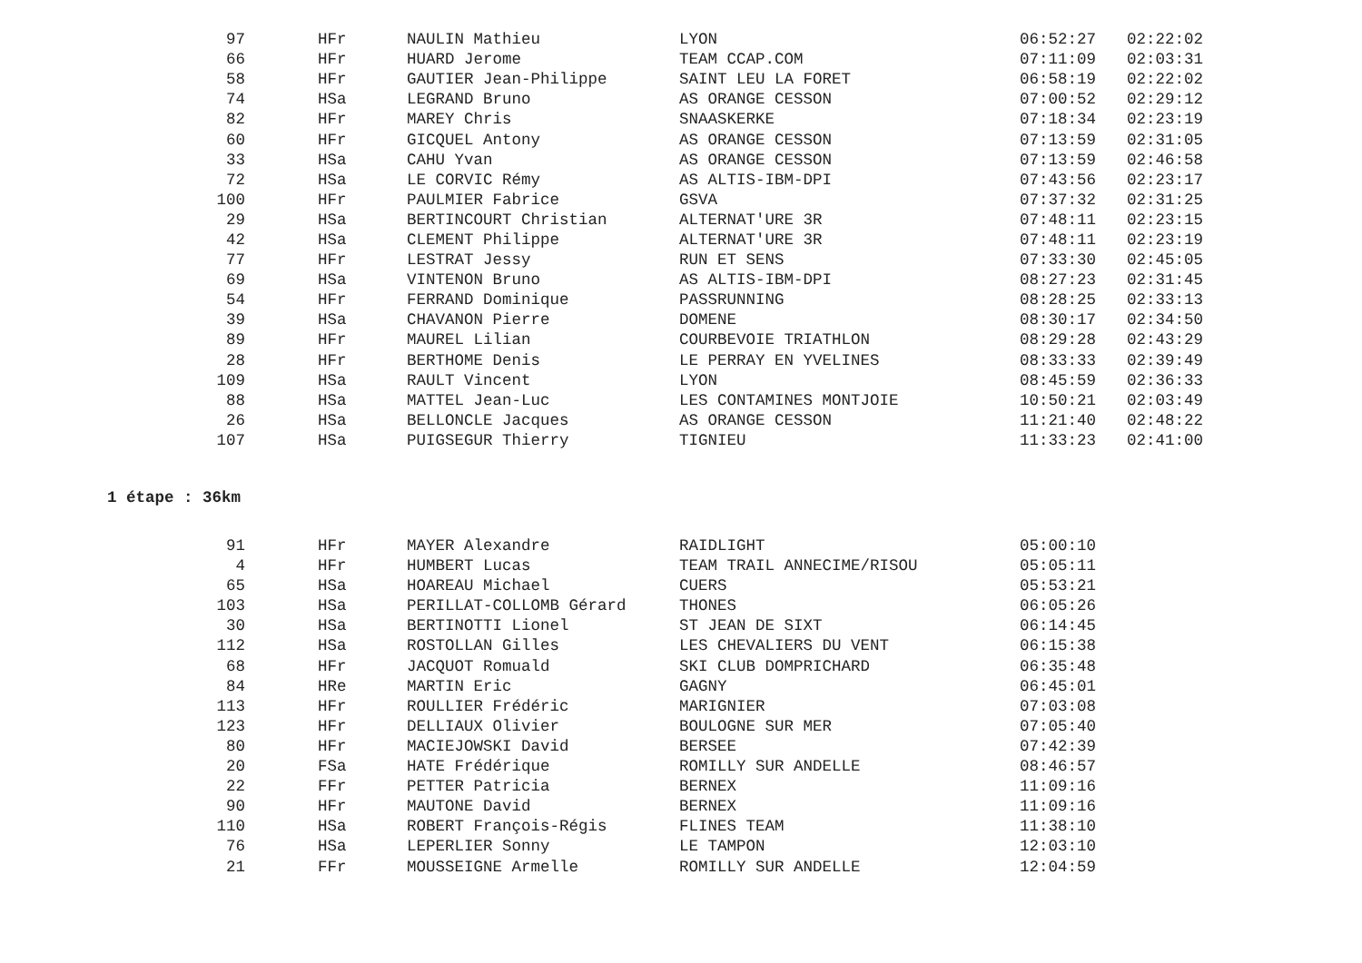| 97 | HFr | NAULIN Mathieu | LYON | 06:52:27 | 02:22:02 |
| 66 | HFr | HUARD Jerome | TEAM CCAP.COM | 07:11:09 | 02:03:31 |
| 58 | HFr | GAUTIER Jean-Philippe | SAINT LEU LA FORET | 06:58:19 | 02:22:02 |
| 74 | HSa | LEGRAND Bruno | AS ORANGE CESSON | 07:00:52 | 02:29:12 |
| 82 | HFr | MAREY Chris | SNAASKERKE | 07:18:34 | 02:23:19 |
| 60 | HFr | GICQUEL Antony | AS ORANGE CESSON | 07:13:59 | 02:31:05 |
| 33 | HSa | CAHU Yvan | AS ORANGE CESSON | 07:13:59 | 02:46:58 |
| 72 | HSa | LE CORVIC Rémy | AS ALTIS-IBM-DPI | 07:43:56 | 02:23:17 |
| 100 | HFr | PAULMIER Fabrice | GSVA | 07:37:32 | 02:31:25 |
| 29 | HSa | BERTINCOURT Christian | ALTERNAT'URE 3R | 07:48:11 | 02:23:15 |
| 42 | HSa | CLEMENT Philippe | ALTERNAT'URE 3R | 07:48:11 | 02:23:19 |
| 77 | HFr | LESTRAT Jessy | RUN ET SENS | 07:33:30 | 02:45:05 |
| 69 | HSa | VINTENON Bruno | AS ALTIS-IBM-DPI | 08:27:23 | 02:31:45 |
| 54 | HFr | FERRAND Dominique | PASSRUNNING | 08:28:25 | 02:33:13 |
| 39 | HSa | CHAVANON Pierre | DOMENE | 08:30:17 | 02:34:50 |
| 89 | HFr | MAUREL Lilian | COURBEVOIE TRIATHLON | 08:29:28 | 02:43:29 |
| 28 | HFr | BERTHOME Denis | LE PERRAY EN YVELINES | 08:33:33 | 02:39:49 |
| 109 | HSa | RAULT Vincent | LYON | 08:45:59 | 02:36:33 |
| 88 | HSa | MATTEL Jean-Luc | LES CONTAMINES MONTJOIE | 10:50:21 | 02:03:49 |
| 26 | HSa | BELLONCLE Jacques | AS ORANGE CESSON | 11:21:40 | 02:48:22 |
| 107 | HSa | PUIGSEGUR Thierry | TIGNIEU | 11:33:23 | 02:41:00 |
1 étape : 36km
| 91 | HFr | MAYER Alexandre | RAIDLIGHT | 05:00:10 |
| 4 | HFr | HUMBERT Lucas | TEAM TRAIL ANNECIME/RISOU | 05:05:11 |
| 65 | HSa | HOAREAU Michael | CUERS | 05:53:21 |
| 103 | HSa | PERILLAT-COLLOMB Gérard | THONES | 06:05:26 |
| 30 | HSa | BERTINOTTI Lionel | ST JEAN DE SIXT | 06:14:45 |
| 112 | HSa | ROSTOLLAN Gilles | LES CHEVALIERS DU VENT | 06:15:38 |
| 68 | HFr | JACQUOT Romuald | SKI CLUB DOMPRICHARD | 06:35:48 |
| 84 | HRe | MARTIN Eric | GAGNY | 06:45:01 |
| 113 | HFr | ROULLIER Frédéric | MARIGNIER | 07:03:08 |
| 123 | HFr | DELLIAUX Olivier | BOULOGNE SUR MER | 07:05:40 |
| 80 | HFr | MACIEJOWSKI David | BERSEE | 07:42:39 |
| 20 | FSa | HATE Frédérique | ROMILLY SUR ANDELLE | 08:46:57 |
| 22 | FFr | PETTER Patricia | BERNEX | 11:09:16 |
| 90 | HFr | MAUTONE David | BERNEX | 11:09:16 |
| 110 | HSa | ROBERT François-Régis | FLINES TEAM | 11:38:10 |
| 76 | HSa | LEPERLIER Sonny | LE TAMPON | 12:03:10 |
| 21 | FFr | MOUSSEIGNE Armelle | ROMILLY SUR ANDELLE | 12:04:59 |